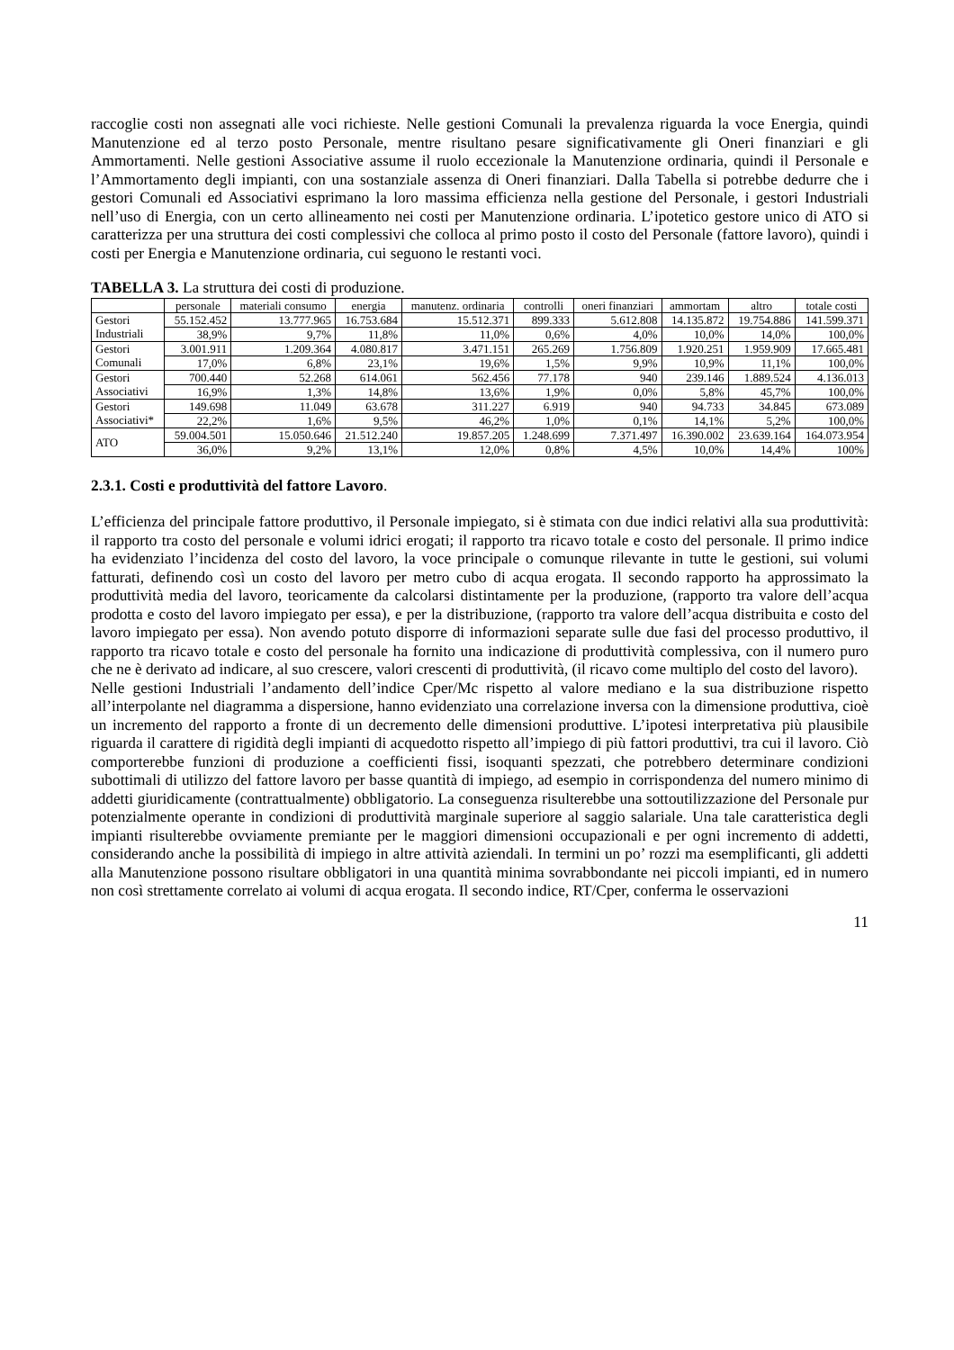raccoglie costi non assegnati alle voci richieste. Nelle gestioni Comunali la prevalenza riguarda la voce Energia, quindi Manutenzione ed al terzo posto Personale, mentre risultano pesare significativamente gli Oneri finanziari e gli Ammortamenti. Nelle gestioni Associative assume il ruolo eccezionale la Manutenzione ordinaria, quindi il Personale e l’Ammortamento degli impianti, con una sostanziale assenza di Oneri finanziari. Dalla Tabella si potrebbe dedurre che i gestori Comunali ed Associativi esprimano la loro massima efficienza nella gestione del Personale, i gestori Industriali nell’uso di Energia, con un certo allineamento nei costi per Manutenzione ordinaria. L’ipotetico gestore unico di ATO si caratterizza per una struttura dei costi complessivi che colloca al primo posto il costo del Personale (fattore lavoro), quindi i costi per Energia e Manutenzione ordinaria, cui seguono le restanti voci.
TABELLA 3. La struttura dei costi di produzione.
| | personale | materiali consumo | energia | manutenz. ordinaria | controlli | oneri finanziari | ammortam | altro | totale costi |
| --- | --- | --- | --- | --- | --- | --- | --- | --- | --- |
| Gestori Industriali | 55.152.452 | 13.777.965 | 16.753.684 | 15.512.371 | 899.333 | 5.612.808 | 14.135.872 | 19.754.886 | 141.599.371 |
| | 38,9% | 9,7% | 11,8% | 11,0% | 0,6% | 4,0% | 10,0% | 14,0% | 100,0% |
| Gestori Comunali | 3.001.911 | 1.209.364 | 4.080.817 | 3.471.151 | 265.269 | 1.756.809 | 1.920.251 | 1.959.909 | 17.665.481 |
| | 17,0% | 6,8% | 23,1% | 19,6% | 1,5% | 9,9% | 10,9% | 11,1% | 100,0% |
| Gestori Associativi | 700.440 | 52.268 | 614.061 | 562.456 | 77.178 | 940 | 239.146 | 1.889.524 | 4.136.013 |
| | 16,9% | 1,3% | 14,8% | 13,6% | 1,9% | 0,0% | 5,8% | 45,7% | 100,0% |
| Gestori Associativi* | 149.698 | 11.049 | 63.678 | 311.227 | 6.919 | 940 | 94.733 | 34.845 | 673.089 |
| | 22,2% | 1,6% | 9,5% | 46,2% | 1,0% | 0,1% | 14,1% | 5,2% | 100,0% |
| ATO | 59.004.501 | 15.050.646 | 21.512.240 | 19.857.205 | 1.248.699 | 7.371.497 | 16.390.002 | 23.639.164 | 164.073.954 |
| | 36,0% | 9,2% | 13,1% | 12,0% | 0,8% | 4,5% | 10,0% | 14,4% | 100% |
2.3.1. Costi e produttività del fattore Lavoro.
L’efficienza del principale fattore produttivo, il Personale impiegato, si è stimata con due indici relativi alla sua produttività: il rapporto tra costo del personale e volumi idrici erogati; il rapporto tra ricavo totale e costo del personale. Il primo indice ha evidenziato l’incidenza del costo del lavoro, la voce principale o comunque rilevante in tutte le gestioni, sui volumi fatturati, definendo così un costo del lavoro per metro cubo di acqua erogata. Il secondo rapporto ha approssimato la produttività media del lavoro, teoricamente da calcolarsi distintamente per la produzione, (rapporto tra valore dell’acqua prodotta e costo del lavoro impiegato per essa), e per la distribuzione, (rapporto tra valore dell’acqua distribuita e costo del lavoro impiegato per essa). Non avendo potuto disporre di informazioni separate sulle due fasi del processo produttivo, il rapporto tra ricavo totale e costo del personale ha fornito una indicazione di produttività complessiva, con il numero puro che ne è derivato ad indicare, al suo crescere, valori crescenti di produttività, (il ricavo come multiplo del costo del lavoro).
Nelle gestioni Industriali l’andamento dell’indice Cper/Mc rispetto al valore mediano e la sua distribuzione rispetto all’interpolante nel diagramma a dispersione, hanno evidenziato una correlazione inversa con la dimensione produttiva, cioè un incremento del rapporto a fronte di un decremento delle dimensioni produttive. L’ipotesi interpretativa più plausibile riguarda il carattere di rigidità degli impianti di acquedotto rispetto all’impiego di più fattori produttivi, tra cui il lavoro. Ciò comporterebbe funzioni di produzione a coefficienti fissi, isoquanti spezzati, che potrebbero determinare condizioni subottimali di utilizzo del fattore lavoro per basse quantità di impiego, ad esempio in corrispondenza del numero minimo di addetti giuridicamente (contrattualmente) obbligatorio. La conseguenza risulterebbe una sottoutilizzazione del Personale pur potenzialmente operante in condizioni di produttività marginale superiore al saggio salariale. Una tale caratteristica degli impianti risulterebbe ovviamente premiante per le maggiori dimensioni occupazionali e per ogni incremento di addetti, considerando anche la possibilità di impiego in altre attività aziendali. In termini un po’ rozzi ma esemplificanti, gli addetti alla Manutenzione possono risultare obbligatori in una quantità minima sovrabbondante nei piccoli impianti, ed in numero non così strettamente correlato ai volumi di acqua erogata. Il secondo indice, RT/Cper, conferma le osservazioni
11